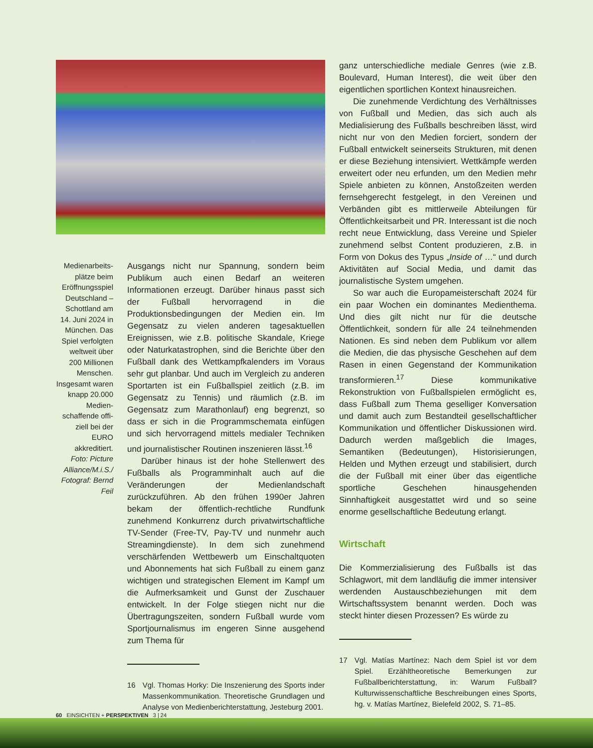Medienarbeits­plätze beim Eröffnungsspiel Deutschland – Schottland am 14. Juni 2024 in München. Das Spiel verfolgten weltweit über 200 Millionen Men­schen. Insgesamt waren knapp 20.000 Medien­schaffende offi­ziell bei der EURO akkreditiert. Foto: Picture Alliance/M.i.S./ Fotograf: Bernd Feil
Ausgangs nicht nur Spannung, sondern beim Publikum auch einen Bedarf an weiteren Informationen erzeugt. Darüber hinaus passt sich der Fußball hervorragend in die Produktionsbedingungen der Medien ein. Im Gegensatz zu vielen anderen tagesaktuellen Ereignissen, wie z.B. politische Skandale, Kriege oder Naturkatastrophen, sind die Berichte über den Fußball dank des Wettkampfkalenders im Voraus sehr gut planbar. Und auch im Vergleich zu anderen Sportarten ist ein Fußballspiel zeitlich (z.B. im Gegensatz zu Tennis) und räumlich (z.B. im Gegensatz zum Marathonlauf) eng begrenzt, so dass er sich in die Programmschemata einfügen und sich hervorragend mittels medialer Techniken und journalistischer Routinen inszenieren lässt.<sup>16</sup>
Darüber hinaus ist der hohe Stellenwert des Fußballs als Programminhalt auch auf die Veränderungen der Medienlandschaft zurückzuführen. Ab den frühen 1990er Jahren bekam der öffentlich-rechtliche Rundfunk zunehmend Konkurrenz durch privatwirtschaftliche TV-Sender (Free-TV, Pay-TV und nunmehr auch Streamingdienste). In dem sich zunehmend verschärfenden Wettbewerb um Einschaltquoten und Abonnements hat sich Fußball zu einem ganz wichtigen und strategischen Element im Kampf um die Aufmerksamkeit und Gunst der Zuschauer entwickelt. In der Folge stiegen nicht nur die Übertragungszeiten, sondern Fußball wurde vom Sportjournalismus im engeren Sinne ausgehend zum Thema für
16 Vgl. Thomas Horky: Die Inszenierung des Sports inder Massenkommunikation. Theoretische Grundlagen und Analyse von Medienberichterstattung, Jesteburg 2001.
ganz unterschiedliche mediale Genres (wie z.B. Boulevard, Human Interest), die weit über den eigentlichen sportlichen Kontext hinausreichen.
Die zunehmende Verdichtung des Verhältnisses von Fußball und Medien, das sich auch als Medialisierung des Fußballs beschreiben lässt, wird nicht nur von den Medien forciert, sondern der Fußball entwickelt seinerseits Strukturen, mit denen er diese Beziehung intensiviert. Wettkämpfe werden erweitert oder neu erfunden, um den Medien mehr Spiele anbieten zu können, Anstoßzeiten werden fernsehgerecht festgelegt, in den Vereinen und Verbänden gibt es mittlerweile Abteilungen für Öffentlichkeitsarbeit und PR. Interessant ist die noch recht neue Entwicklung, dass Vereine und Spieler zunehmend selbst Content produzieren, z.B. in Form von Dokus des Typus „Inside of …“ und durch Aktivitäten auf Social Media, und damit das journalistische System umgehen.
So war auch die Europameisterschaft 2024 für ein paar Wochen ein dominantes Medienthema. Und dies gilt nicht nur für die deutsche Öffentlichkeit, sondern für alle 24 teilnehmenden Nationen. Es sind neben dem Publikum vor allem die Medien, die das physische Geschehen auf dem Rasen in einen Gegenstand der Kommunikation transformieren.<sup>17</sup> Diese kommunikative Rekonstruktion von Fußballspielen ermöglicht es, dass Fußball zum Thema geselliger Konversation und damit auch zum Bestandteil gesellschaftlicher Kommunikation und öffentlicher Diskussionen wird. Dadurch werden maßgeblich die Images, Semantiken (Bedeutungen), Historisierungen, Helden und Mythen erzeugt und stabilisiert, durch die der Fußball mit einer über das eigentliche sportliche Geschehen hinausgehenden Sinnhaftigkeit ausgestattet wird und so seine enorme gesellschaftliche Bedeutung erlangt.
Wirtschaft
Die Kommerzialisierung des Fußballs ist das Schlagwort, mit dem landläufig die immer intensiver werdenden Austauschbeziehungen mit dem Wirtschaftssystem benannt werden. Doch was steckt hinter diesen Prozessen? Es würde zu
17 Vgl. Matías Martínez: Nach dem Spiel ist vor dem Spiel. Erzähltheoretische Bemerkungen zur Fußballberichterstattung, in: Warum Fußball? Kulturwissenschaftliche Beschreibungen eines Sports, hg. v. Matías Martínez, Bielefeld 2002, S. 71–85.
60 EINSICHTEN + PERSPEKTIVEN 3 | 24